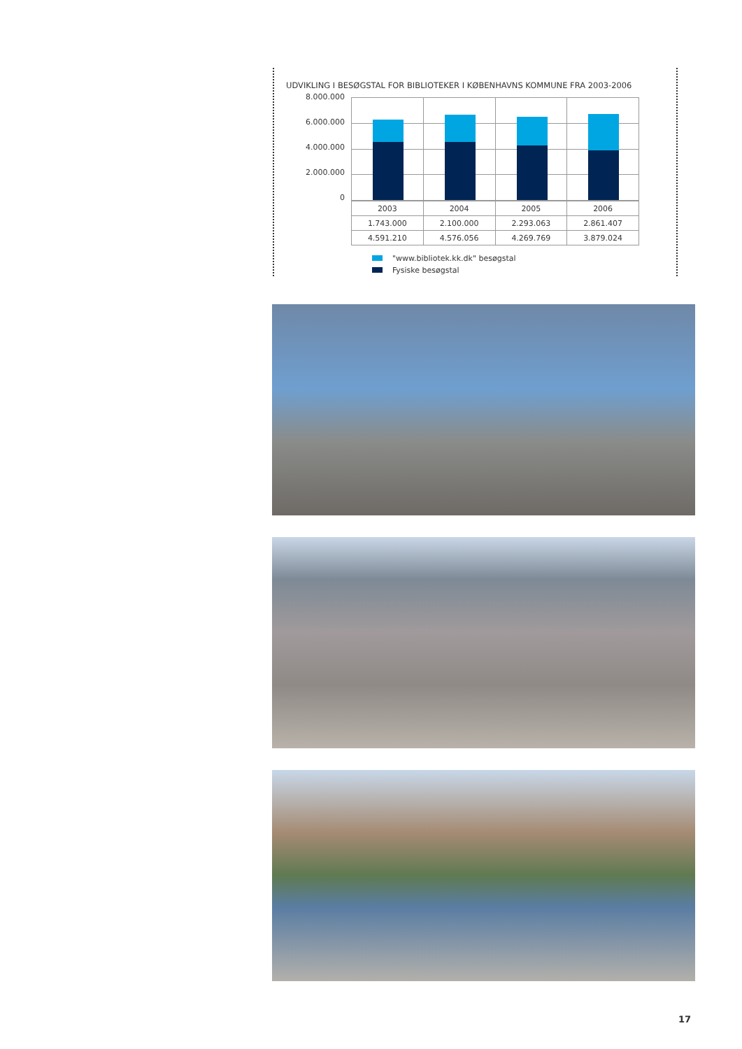UDVIKLING I BESØGSTAL FOR BIBLIOTEKER I KØBENHAVNS KOMMUNE FRA 2003-2006
8.000.000
6.000.000
4.000.000
2.000.000
0
| 2003 | 2004 | 2005 | 2006 |
| 1.743.000 | 2.100.000 | 2.293.063 | 2.861.407 |
| 4.591.210 | 4.576.056 | 4.269.769 | 3.879.024 |
"www.bibliotek.kk.dk" besøgstal
Fysiske besøgstal
17